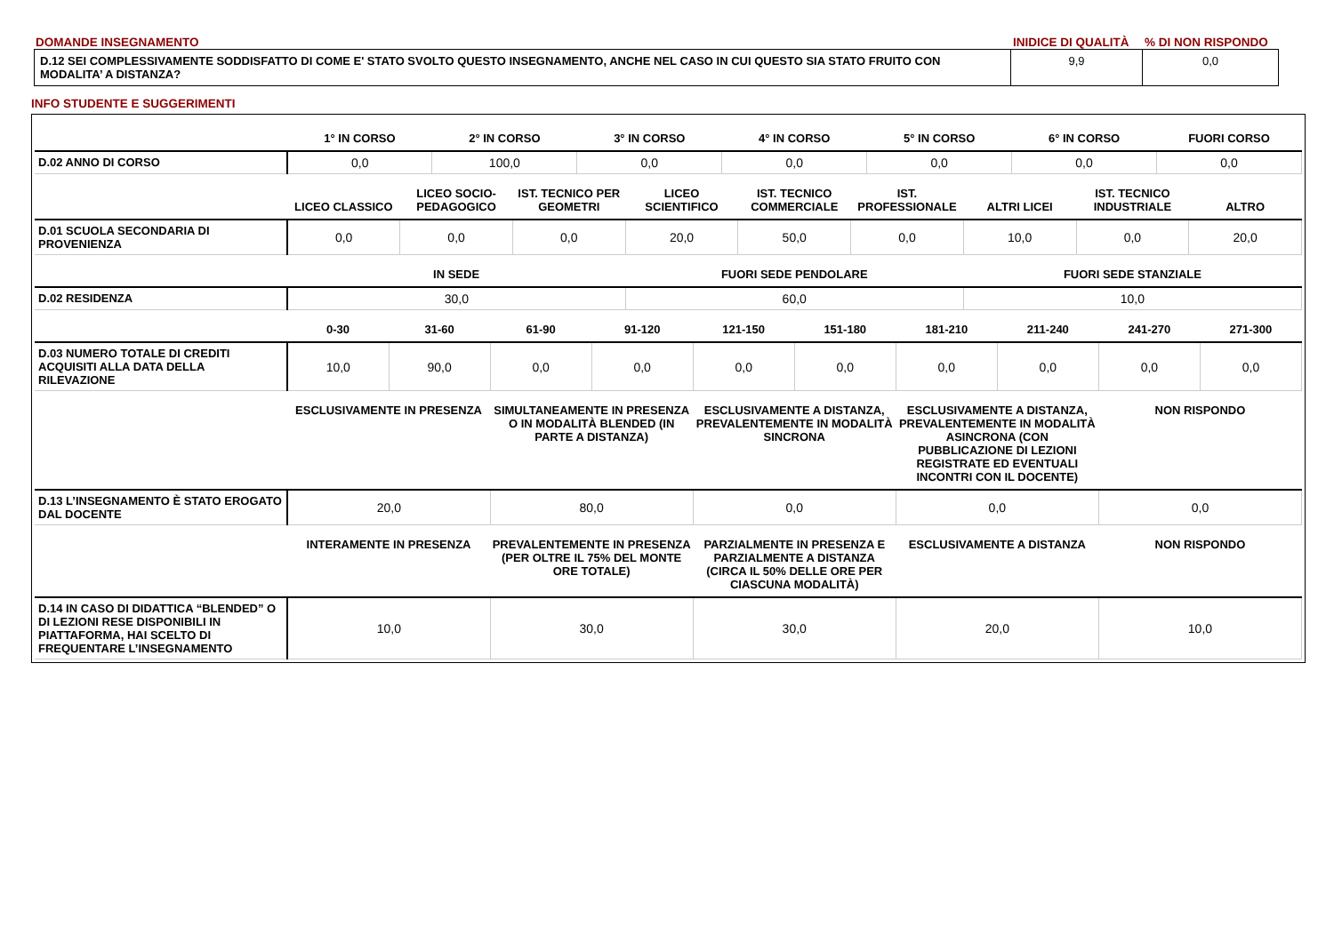DOMANDE INSEGNAMENTO INIDICE DI QUALITÀ% DI NON RISPONDO
| D.12 SEI COMPLESSIVAMENTE SODDISFATTO DI COME E' STATO SVOLTO QUESTO INSEGNAMENTO, ANCHE NEL CASO IN CUI QUESTO SIA STATO FRUITO CON MODALITA’ A DISTANZA? | 9,9 | 0,0 |
INFO STUDENTE E SUGGERIMENTI
| | 1° IN CORSO | 2° IN CORSO | 3° IN CORSO | 4° IN CORSO | 5° IN CORSO | 6° IN CORSO | FUORI CORSO |
| --- | --- | --- | --- | --- | --- | --- | --- |
| D.02 ANNO DI CORSO | 0,0 | 100,0 | 0,0 | 0,0 | 0,0 | 0,0 | 0,0 |
| | LICEO CLASSICO | LICEO SOCIO-PEDAGOGICO | IST. TECNICO PER GEOMETRI | LICEO SCIENTIFICO | IST. TECNICO COMMERCIALE | IST. PROFESSIONALE | ALTRI LICEI | IST. TECNICO INDUSTRIALE | ALTRO |
| --- | --- | --- | --- | --- | --- | --- | --- | --- | --- |
| D.01 SCUOLA SECONDARIA DI PROVENIENZA | 0,0 | 0,0 | 0,0 | 20,0 | 50,0 | 0,0 | 10,0 | 0,0 | 20,0 |
| | IN SEDE | FUORI SEDE PENDOLARE | FUORI SEDE STANZIALE |
| --- | --- | --- | --- |
| D.02 RESIDENZA | 30,0 | 60,0 | 10,0 |
| | 0-30 | 31-60 | 61-90 | 91-120 | 121-150 | 151-180 | 181-210 | 211-240 | 241-270 | 271-300 |
| --- | --- | --- | --- | --- | --- | --- | --- | --- | --- | --- |
| D.03 NUMERO TOTALE DI CREDITI ACQUISITI ALLA DATA DELLA RILEVAZIONE | 10,0 | 90,0 | 0,0 | 0,0 | 0,0 | 0,0 | 0,0 | 0,0 | 0,0 | 0,0 |
| | ESCLUSIVAMENTE IN PRESENZA | SIMULTANEAMENTE IN PRESENZA O IN MODALITÀ BLENDED (IN PARTE A DISTANZA) | ESCLUSIVAMENTE A DISTANZA, PREVALENTEMENTE IN MODALITÀ SINCRONA | ESCLUSIVAMENTE A DISTANZA, PREVALENTEMENTE IN MODALITÀ ASINCRONA (CON PUBBLICAZIONE DI LEZIONI REGISTRATE ED EVENTUALI INCONTRI CON IL DOCENTE) | NON RISPONDO |
| --- | --- | --- | --- | --- | --- |
| D.13 L’INSEGNAMENTO È STATO EROGATO DAL DOCENTE | 20,0 | 80,0 | 0,0 | 0,0 | 0,0 |
| | INTERAMENTE IN PRESENZA | PREVALENTEMENTE IN PRESENZA (PER OLTRE IL 75% DEL MONTE ORE TOTALE) | PARZIALMENTE IN PRESENZA E PARZIALMENTE A DISTANZA (CIRCA IL 50% DELLE ORE PER CIASCUNA MODALITÀ) | ESCLUSIVAMENTE A DISTANZA | NON RISPONDO |
| --- | --- | --- | --- | --- | --- |
| D.14 IN CASO DI DIDATTICA “BLENDED” O DI LEZIONI RESE DISPONIBILI IN PIATTAFORMA, HAI SCELTO DI FREQUENTARE L’INSEGNAMENTO | 10,0 | 30,0 | 30,0 | 20,0 | 10,0 |